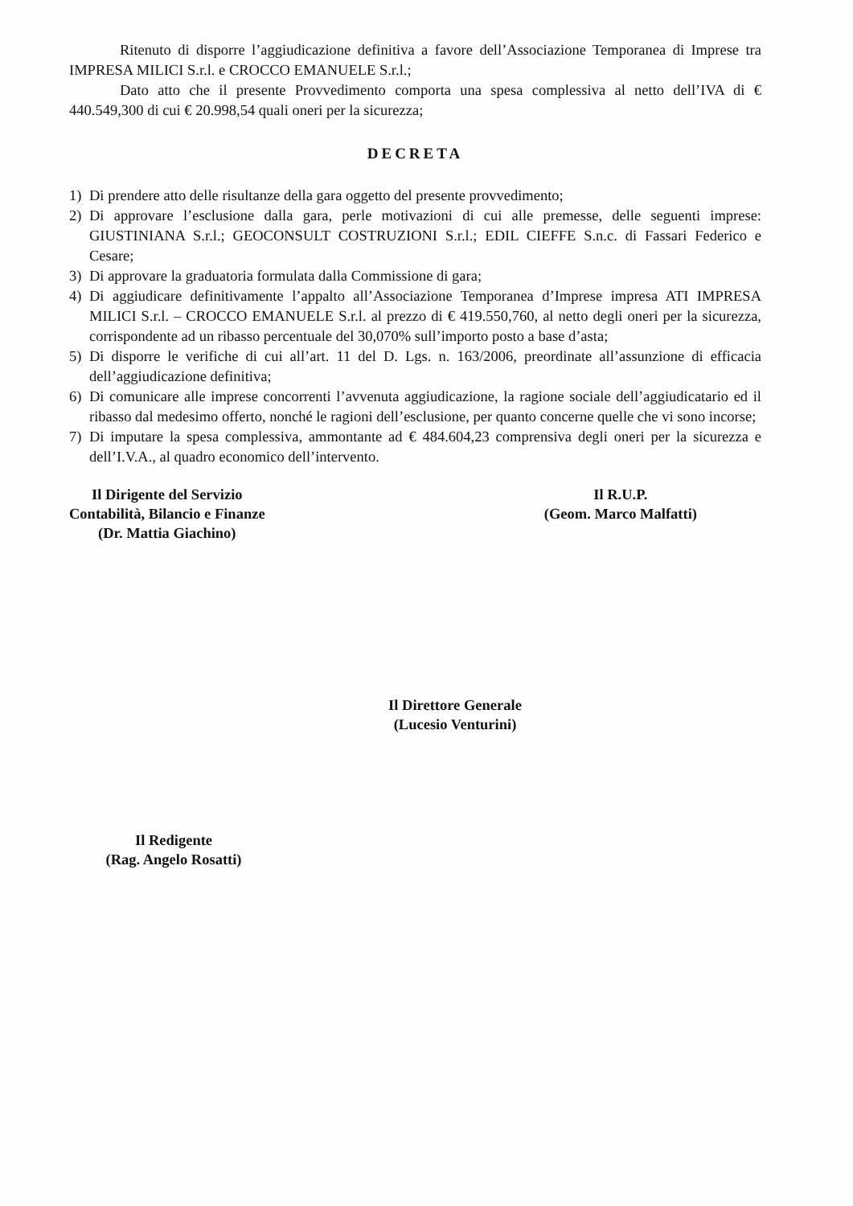Ritenuto di disporre l’aggiudicazione definitiva a favore dell’Associazione Temporanea di Imprese tra IMPRESA MILICI S.r.l. e CROCCO EMANUELE S.r.l.;
Dato atto che il presente Provvedimento comporta una spesa complessiva al netto dell’IVA di € 440.549,300 di cui € 20.998,54 quali oneri per la sicurezza;
DECRETA
1) Di prendere atto delle risultanze della gara oggetto del presente provvedimento;
2) Di approvare l’esclusione dalla gara, perle motivazioni di cui alle premesse, delle seguenti imprese: GIUSTINIANA S.r.l.; GEOCONSULT COSTRUZIONI S.r.l.; EDIL CIEFFE S.n.c. di Fassari Federico e Cesare;
3) Di approvare la graduatoria formulata dalla Commissione di gara;
4) Di aggiudicare definitivamente l’appalto all’Associazione Temporanea d’Imprese impresa ATI IMPRESA MILICI S.r.l. – CROCCO EMANUELE S.r.l. al prezzo di € 419.550,760, al netto degli oneri per la sicurezza, corrispondente ad un ribasso percentuale del 30,070% sull’importo posto a base d’asta;
5) Di disporre le verifiche di cui all’art. 11 del D. Lgs. n. 163/2006, preordinate all’assunzione di efficacia dell’aggiudicazione definitiva;
6) Di comunicare alle imprese concorrenti l’avvenuta aggiudicazione, la ragione sociale dell’aggiudicatario ed il ribasso dal medesimo offerto, nonché le ragioni dell’esclusione, per quanto concerne quelle che vi sono incorse;
7) Di imputare la spesa complessiva, ammontante ad € 484.604,23 comprensiva degli oneri per la sicurezza e dell’I.V.A., al quadro economico dell’intervento.
Il Dirigente del Servizio
Contabilità, Bilancio e Finanze
(Dr. Mattia Giachino)
Il R.U.P.
(Geom. Marco Malfatti)
Il Direttore Generale
(Lucesio Venturini)
Il Redigente
(Rag. Angelo Rosatti)